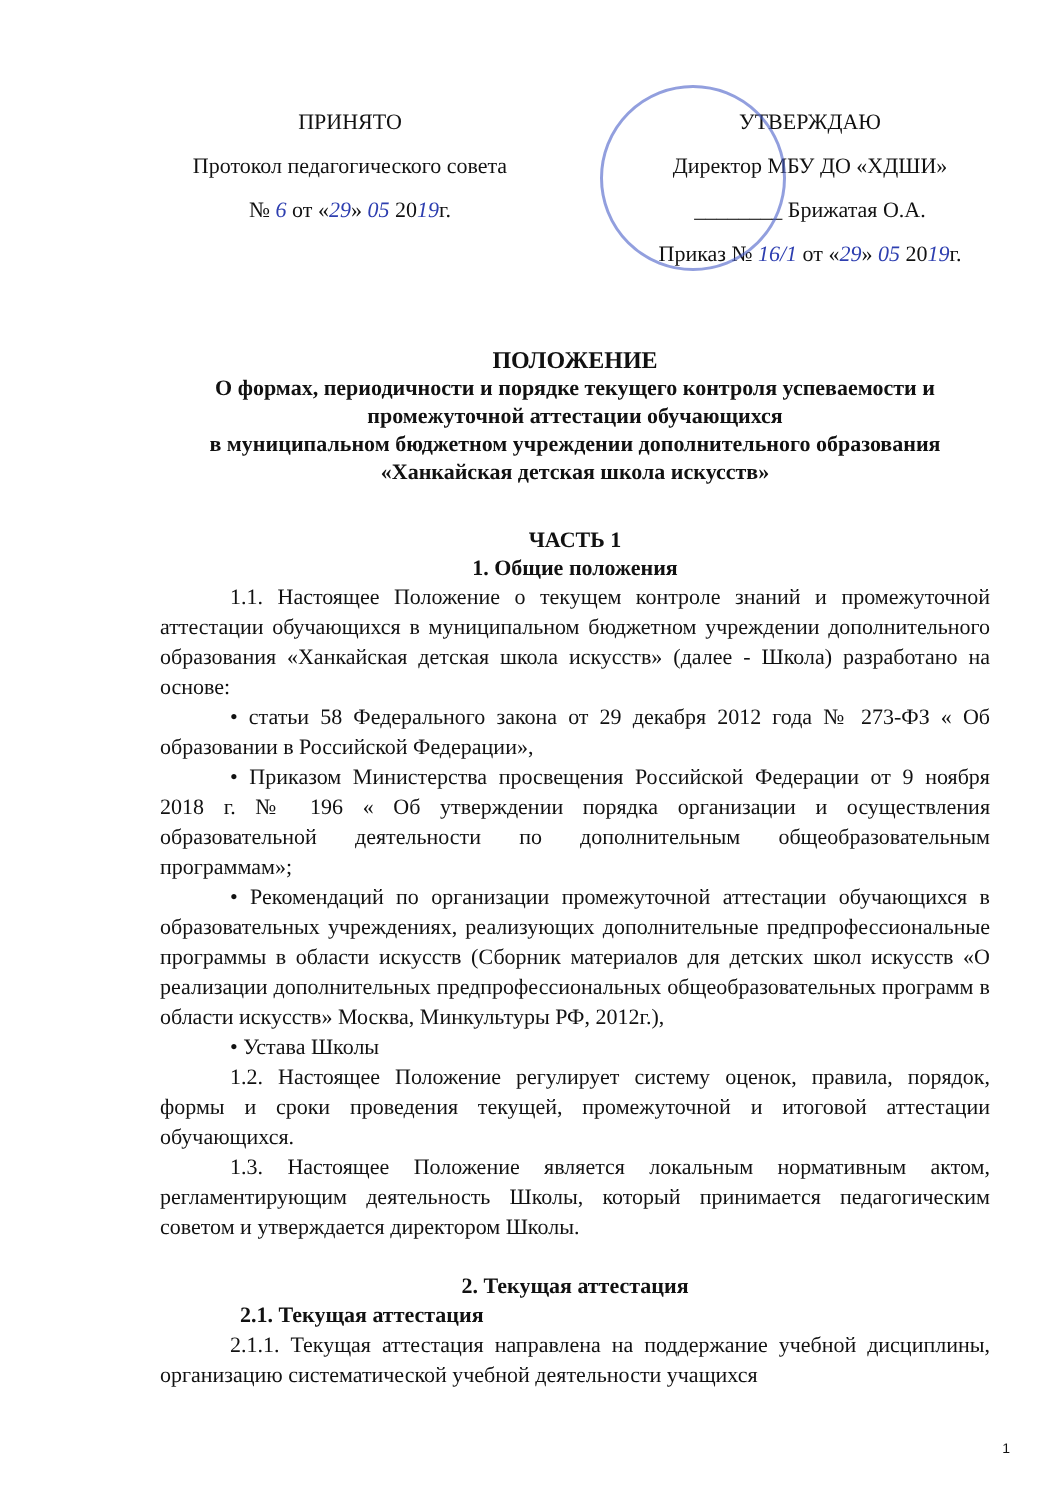ПРИНЯТО
Протокол педагогического совета
№ 6 от «29» 05 2019г.
УТВЕРЖДАЮ
Директор МБУ ДО «ХДШИ»
________ Брижатая О.А.
Приказ № 16/1 от «29» 05 2019г.
ПОЛОЖЕНИЕ
О формах, периодичности и порядке текущего контроля успеваемости и промежуточной аттестации обучающихся
в муниципальном бюджетном учреждении дополнительного образования «Ханкайская детская школа искусств»
ЧАСТЬ 1
1. Общие положения
1.1. Настоящее Положение о текущем контроле знаний и промежуточной аттестации обучающихся в муниципальном бюджетном учреждении дополнительного образования «Ханкайская детская школа искусств» (далее - Школа) разработано на основе:
• статьи 58 Федерального закона от 29 декабря 2012 года № 273-ФЗ « Об образовании в Российской Федерации»,
• Приказом Министерства просвещения Российской Федерации от 9 ноября 2018 г. № 196 « Об утверждении порядка организации и осуществления образовательной деятельности по дополнительным общеобразовательным программам»;
• Рекомендаций по организации промежуточной аттестации обучающихся в образовательных учреждениях, реализующих дополнительные предпрофессиональные программы в области искусств (Сборник материалов для детских школ искусств «О реализации дополнительных предпрофессиональных общеобразовательных программ в области искусств» Москва, Минкультуры РФ, 2012г.),
• Устава Школы
1.2. Настоящее Положение регулирует систему оценок, правила, порядок, формы и сроки проведения текущей, промежуточной и итоговой аттестации обучающихся.
1.3. Настоящее Положение является локальным нормативным актом, регламентирующим деятельность Школы, который принимается педагогическим советом и утверждается директором Школы.
2. Текущая аттестация
2.1. Текущая аттестация
2.1.1. Текущая аттестация направлена на поддержание учебной дисциплины, организацию систематической учебной деятельности учащихся
1